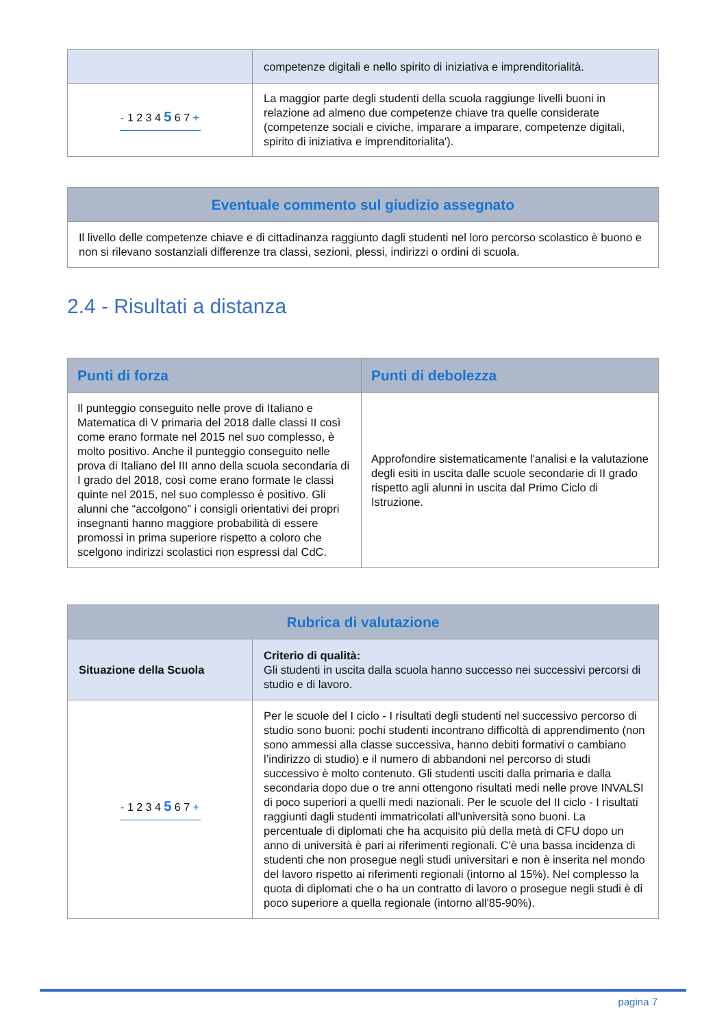| | competenze digitali e nello spirito di iniziativa e imprenditorialità. |
| - 1 2 3 4 5 6 7 + | La maggior parte degli studenti della scuola raggiunge livelli buoni in relazione ad almeno due competenze chiave tra quelle considerate (competenze sociali e civiche, imparare a imparare, competenze digitali, spirito di iniziativa e imprenditorialita'). |
| Eventuale commento sul giudizio assegnato |
| --- |
| Il livello delle competenze chiave e di cittadinanza raggiunto dagli studenti nel loro percorso scolastico è buono e non si rilevano sostanziali differenze tra classi, sezioni, plessi, indirizzi o ordini di scuola. |
2.4 - Risultati a distanza
| Punti di forza | Punti di debolezza |
| --- | --- |
| Il punteggio conseguito nelle prove di Italiano e Matematica di V primaria del 2018 dalle classi II così come erano formate nel 2015 nel suo complesso, è molto positivo. Anche il punteggio conseguito nelle prova di Italiano del III anno della scuola secondaria di I grado del 2018, così come erano formate le classi quinte nel 2015, nel suo complesso è positivo. Gli alunni che “accolgono” i consigli orientativi dei propri insegnanti hanno maggiore probabilità di essere promossi in prima superiore rispetto a coloro che scelgono indirizzi scolastici non espressi dal CdC. | Approfondire sistematicamente l'analisi e la valutazione degli esiti in uscita dalle scuole secondarie di II grado rispetto agli alunni in uscita dal Primo Ciclo di Istruzione. |
| Rubrica di valutazione | |
| --- | --- |
| Situazione della Scuola | Criterio di qualità: Gli studenti in uscita dalla scuola hanno successo nei successivi percorsi di studio e di lavoro. |
| - 1 2 3 4 5 6 7 + | Per le scuole del I ciclo - I risultati degli studenti nel successivo percorso di studio sono buoni: pochi studenti incontrano difficoltà di apprendimento (non sono ammessi alla classe successiva, hanno debiti formativi o cambiano l’indirizzo di studio) e il numero di abbandoni nel percorso di studi successivo è molto contenuto. Gli studenti usciti dalla primaria e dalla secondaria dopo due o tre anni ottengono risultati medi nelle prove INVALSI di poco superiori a quelli medi nazionali. Per le scuole del II ciclo - I risultati raggiunti dagli studenti immatricolati all'università sono buoni. La percentuale di diplomati che ha acquisito più della metà di CFU dopo un anno di università è pari ai riferimenti regionali. C'è una bassa incidenza di studenti che non prosegue negli studi universitari e non è inserita nel mondo del lavoro rispetto ai riferimenti regionali (intorno al 15%). Nel complesso la quota di diplomati che o ha un contratto di lavoro o prosegue negli studi è di poco superiore a quella regionale (intorno all'85-90%). |
pagina 7